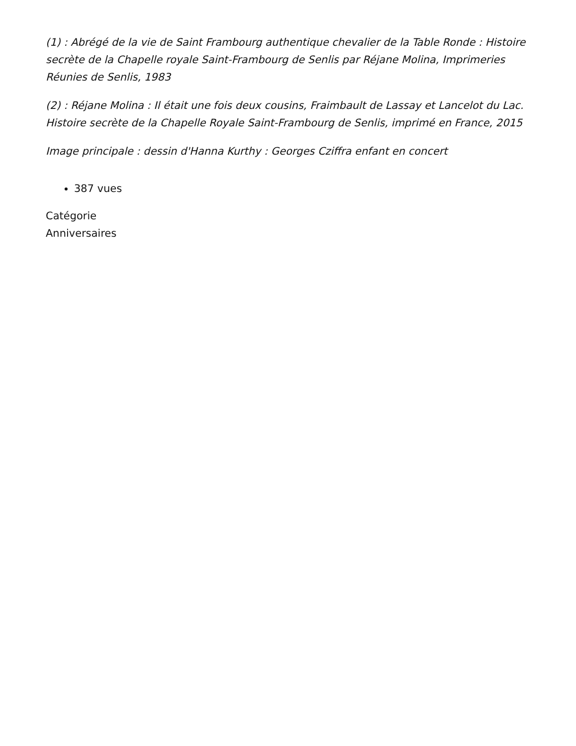(1) : Abrégé de la vie de Saint Frambourg authentique chevalier de la Table Ronde : Histoire secrète de la Chapelle royale Saint-Frambourg de Senlis par Réjane Molina, Imprimeries Réunies de Senlis, 1983
(2) : Réjane Molina : Il était une fois deux cousins, Fraimbault de Lassay et Lancelot du Lac. Histoire secrète de la Chapelle Royale Saint-Frambourg de Senlis, imprimé en France, 2015
Image principale : dessin d'Hanna Kurthy : Georges Cziffra enfant en concert
387 vues
Catégorie
Anniversaires